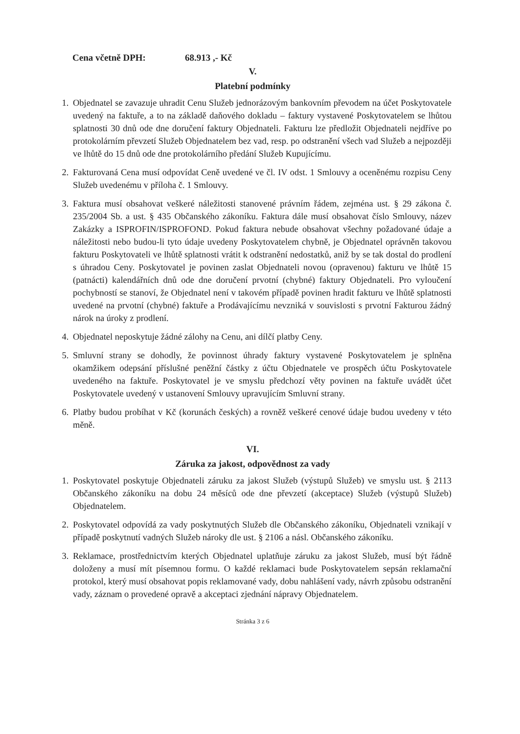Cena včetně DPH: 68.913 ,- Kč
V.
Platební podmínky
1. Objednatel se zavazuje uhradit Cenu Služeb jednorázovým bankovním převodem na účet Poskytovatele uvedený na faktuře, a to na základě daňového dokladu – faktury vystavené Poskytovatelem se lhůtou splatnosti 30 dnů ode dne doručení faktury Objednateli. Fakturu lze předložit Objednateli nejdříve po protokolárním převzetí Služeb Objednatelem bez vad, resp. po odstranění všech vad Služeb a nejpozději ve lhůtě do 15 dnů ode dne protokolárního předání Služeb Kupujícímu.
2. Fakturovaná Cena musí odpovídat Ceně uvedené ve čl. IV odst. 1 Smlouvy a oceněnému rozpisu Ceny Služeb uvedenému v příloha č. 1 Smlouvy.
3. Faktura musí obsahovat veškeré náležitosti stanovené právním řádem, zejména ust. § 29 zákona č. 235/2004 Sb. a ust. § 435 Občanského zákoníku. Faktura dále musí obsahovat číslo Smlouvy, název Zakázky a ISPROFIN/ISPROFOND. Pokud faktura nebude obsahovat všechny požadované údaje a náležitosti nebo budou-li tyto údaje uvedeny Poskytovatelem chybně, je Objednatel oprávněn takovou fakturu Poskytovateli ve lhůtě splatnosti vrátit k odstranění nedostatků, aniž by se tak dostal do prodlení s úhradou Ceny. Poskytovatel je povinen zaslat Objednateli novou (opravenou) fakturu ve lhůtě 15 (patnácti) kalendářních dnů ode dne doručení prvotní (chybné) faktury Objednateli. Pro vyloučení pochybností se stanoví, že Objednatel není v takovém případě povinen hradit fakturu ve lhůtě splatnosti uvedené na prvotní (chybné) faktuře a Prodávajícímu nevzniká v souvislosti s prvotní Fakturou žádný nárok na úroky z prodlení.
4. Objednatel neposkytuje žádné zálohy na Cenu, ani dílčí platby Ceny.
5. Smluvní strany se dohodly, že povinnost úhrady faktury vystavené Poskytovatelem je splněna okamžikem odepsání příslušné peněžní částky z účtu Objednatele ve prospěch účtu Poskytovatele uvedeného na faktuře. Poskytovatel je ve smyslu předchozí věty povinen na faktuře uvádět účet Poskytovatele uvedený v ustanovení Smlouvy upravujícím Smluvní strany.
6. Platby budou probíhat v Kč (korunách českých) a rovněž veškeré cenové údaje budou uvedeny v této měně.
VI.
Záruka za jakost, odpovědnost za vady
1. Poskytovatel poskytuje Objednateli záruku za jakost Služeb (výstupů Služeb) ve smyslu ust. § 2113 Občanského zákoníku na dobu 24 měsíců ode dne převzetí (akceptace) Služeb (výstupů Služeb) Objednatelem.
2. Poskytovatel odpovídá za vady poskytnutých Služeb dle Občanského zákoníku, Objednateli vznikají v případě poskytnutí vadných Služeb nároky dle ust. § 2106 a násl. Občanského zákoníku.
3. Reklamace, prostřednictvím kterých Objednatel uplatňuje záruku za jakost Služeb, musí být řádně doloženy a musí mít písemnou formu. O každé reklamaci bude Poskytovatelem sepsán reklamační protokol, který musí obsahovat popis reklamované vady, dobu nahlášení vady, návrh způsobu odstranění vady, záznam o provedené opravě a akceptaci zjednání nápravy Objednatelem.
Stránka 3 z 6